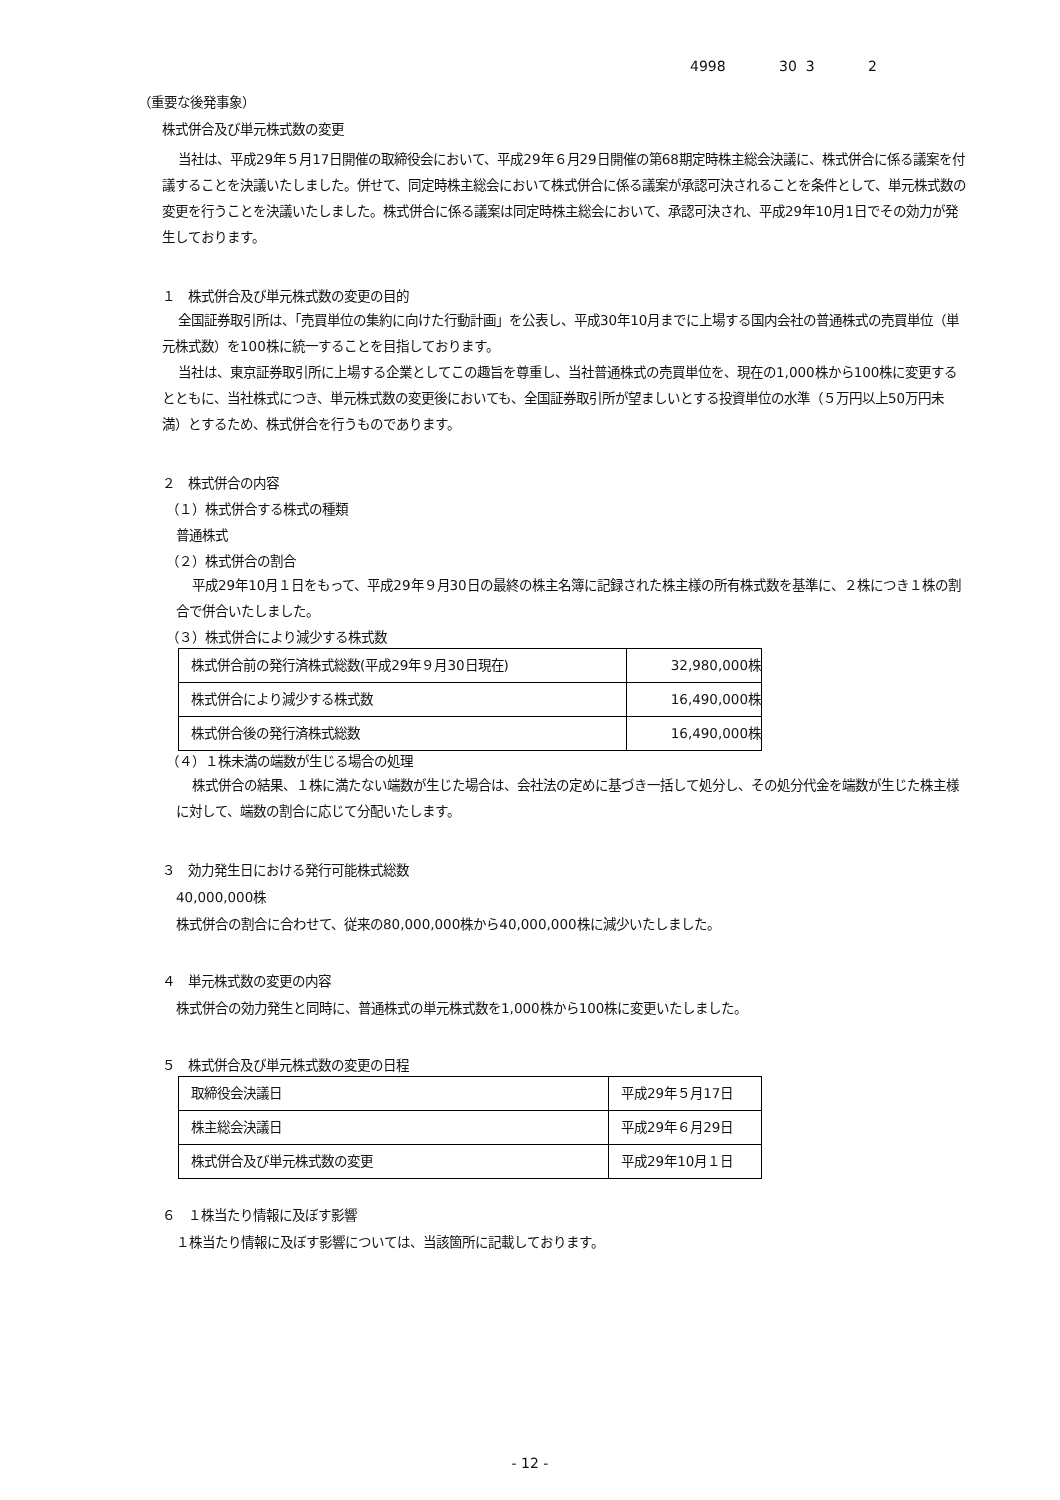4998 30 3 2
（重要な後発事象）
株式併合及び単元株式数の変更
当社は、平成29年５月17日開催の取締役会において、平成29年６月29日開催の第68期定時株主総会決議に、株式併合に係る議案を付議することを決議いたしました。併せて、同定時株主総会において株式併合に係る議案が承認可決されることを条件として、単元株式数の変更を行うことを決議いたしました。株式併合に係る議案は同定時株主総会において、承認可決され、平成29年10月1日でその効力が発生しております。
１　株式併合及び単元株式数の変更の目的
全国証券取引所は、「売買単位の集約に向けた行動計画」を公表し、平成30年10月までに上場する国内会社の普通株式の売買単位（単元株式数）を100株に統一することを目指しております。
当社は、東京証券取引所に上場する企業としてこの趣旨を尊重し、当社普通株式の売買単位を、現在の1,000株から100株に変更するとともに、当社株式につき、単元株式数の変更後においても、全国証券取引所が望ましいとする投資単位の水準（５万円以上50万円未満）とするため、株式併合を行うものであります。
２　株式併合の内容
（１）株式併合する株式の種類
普通株式
（２）株式併合の割合
平成29年10月１日をもって、平成29年９月30日の最終の株主名簿に記録された株主様の所有株式数を基準に、２株につき１株の割合で併合いたしました。
（３）株式併合により減少する株式数
| 株式併合前の発行済株式総数(平成29年９月30日現在) | 32,980,000株 |
| 株式併合により減少する株式数 | 16,490,000株 |
| 株式併合後の発行済株式総数 | 16,490,000株 |
（４）１株未満の端数が生じる場合の処理
株式併合の結果、１株に満たない端数が生じた場合は、会社法の定めに基づき一括して処分し、その処分代金を端数が生じた株主様に対して、端数の割合に応じて分配いたします。
３　効力発生日における発行可能株式総数
40,000,000株
株式併合の割合に合わせて、従来の80,000,000株から40,000,000株に減少いたしました。
４　単元株式数の変更の内容
株式併合の効力発生と同時に、普通株式の単元株式数を1,000株から100株に変更いたしました。
５　株式併合及び単元株式数の変更の日程
| 取締役会決議日 | 平成29年５月17日 |
| 株主総会決議日 | 平成29年６月29日 |
| 株式併合及び単元株式数の変更 | 平成29年10月１日 |
６　１株当たり情報に及ぼす影響
１株当たり情報に及ぼす影響については、当該箇所に記載しております。
- 12 -